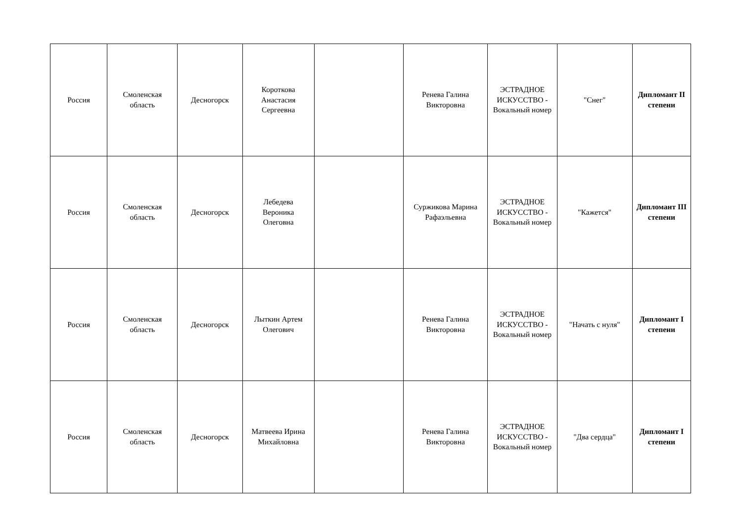| Россия | Смоленская область | Десногорск | Короткова Анастасия Сергеевна | | Ренева Галина Викторовна | ЭСТРАДНОЕ ИСКУССТВО - Вокальный номер | "Снег" | Дипломант II степени |
| Россия | Смоленская область | Десногорск | Лебедева Вероника Олеговна | | Суржикова Марина Рафаэльевна | ЭСТРАДНОЕ ИСКУССТВО - Вокальный номер | "Кажется" | Дипломант III степени |
| Россия | Смоленская область | Десногорск | Лыткин Артем Олегович | | Ренева Галина Викторовна | ЭСТРАДНОЕ ИСКУССТВО - Вокальный номер | "Начать с нуля" | Дипломант I степени |
| Россия | Смоленская область | Десногорск | Матвеева Ирина Михайловна | | Ренева Галина Викторовна | ЭСТРАДНОЕ ИСКУССТВО - Вокальный номер | "Два сердца" | Дипломант I степени |